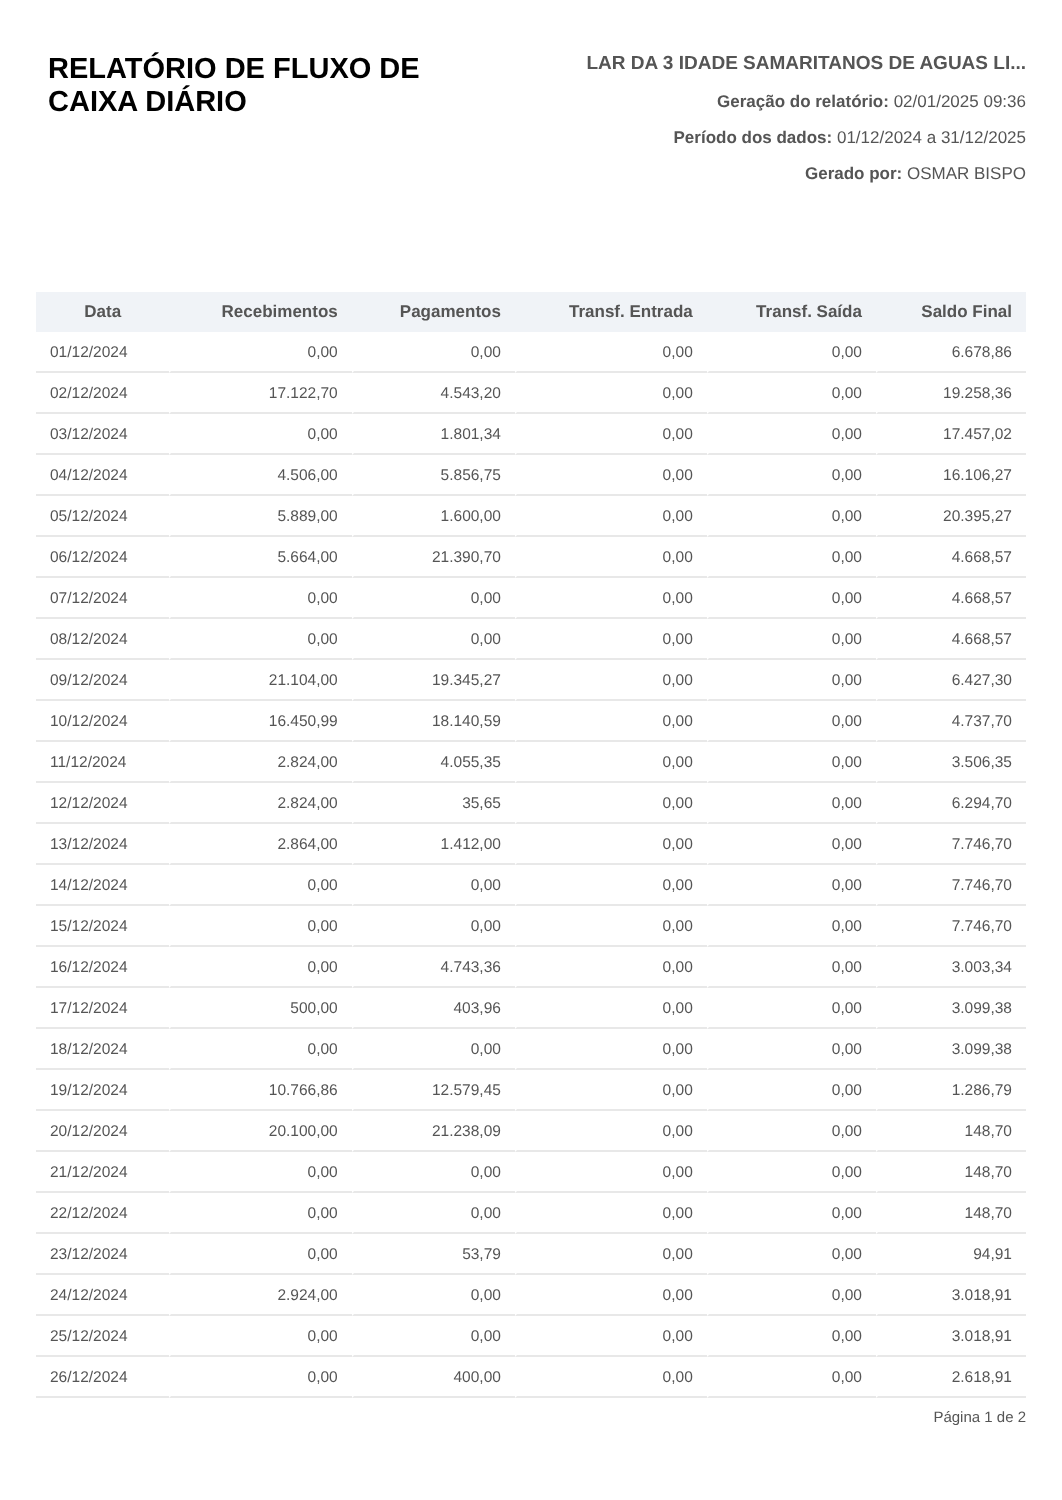RELATÓRIO DE FLUXO DE
CAIXA DIÁRIO
LAR DA 3 IDADE SAMARITANOS DE AGUAS LI...
Geração do relatório: 02/01/2025 09:36
Período dos dados: 01/12/2024 a 31/12/2025
Gerado por: OSMAR BISPO
| Data | Recebimentos | Pagamentos | Transf. Entrada | Transf. Saída | Saldo Final |
| --- | --- | --- | --- | --- | --- |
| 01/12/2024 | 0,00 | 0,00 | 0,00 | 0,00 | 6.678,86 |
| 02/12/2024 | 17.122,70 | 4.543,20 | 0,00 | 0,00 | 19.258,36 |
| 03/12/2024 | 0,00 | 1.801,34 | 0,00 | 0,00 | 17.457,02 |
| 04/12/2024 | 4.506,00 | 5.856,75 | 0,00 | 0,00 | 16.106,27 |
| 05/12/2024 | 5.889,00 | 1.600,00 | 0,00 | 0,00 | 20.395,27 |
| 06/12/2024 | 5.664,00 | 21.390,70 | 0,00 | 0,00 | 4.668,57 |
| 07/12/2024 | 0,00 | 0,00 | 0,00 | 0,00 | 4.668,57 |
| 08/12/2024 | 0,00 | 0,00 | 0,00 | 0,00 | 4.668,57 |
| 09/12/2024 | 21.104,00 | 19.345,27 | 0,00 | 0,00 | 6.427,30 |
| 10/12/2024 | 16.450,99 | 18.140,59 | 0,00 | 0,00 | 4.737,70 |
| 11/12/2024 | 2.824,00 | 4.055,35 | 0,00 | 0,00 | 3.506,35 |
| 12/12/2024 | 2.824,00 | 35,65 | 0,00 | 0,00 | 6.294,70 |
| 13/12/2024 | 2.864,00 | 1.412,00 | 0,00 | 0,00 | 7.746,70 |
| 14/12/2024 | 0,00 | 0,00 | 0,00 | 0,00 | 7.746,70 |
| 15/12/2024 | 0,00 | 0,00 | 0,00 | 0,00 | 7.746,70 |
| 16/12/2024 | 0,00 | 4.743,36 | 0,00 | 0,00 | 3.003,34 |
| 17/12/2024 | 500,00 | 403,96 | 0,00 | 0,00 | 3.099,38 |
| 18/12/2024 | 0,00 | 0,00 | 0,00 | 0,00 | 3.099,38 |
| 19/12/2024 | 10.766,86 | 12.579,45 | 0,00 | 0,00 | 1.286,79 |
| 20/12/2024 | 20.100,00 | 21.238,09 | 0,00 | 0,00 | 148,70 |
| 21/12/2024 | 0,00 | 0,00 | 0,00 | 0,00 | 148,70 |
| 22/12/2024 | 0,00 | 0,00 | 0,00 | 0,00 | 148,70 |
| 23/12/2024 | 0,00 | 53,79 | 0,00 | 0,00 | 94,91 |
| 24/12/2024 | 2.924,00 | 0,00 | 0,00 | 0,00 | 3.018,91 |
| 25/12/2024 | 0,00 | 0,00 | 0,00 | 0,00 | 3.018,91 |
| 26/12/2024 | 0,00 | 400,00 | 0,00 | 0,00 | 2.618,91 |
Página 1 de 2